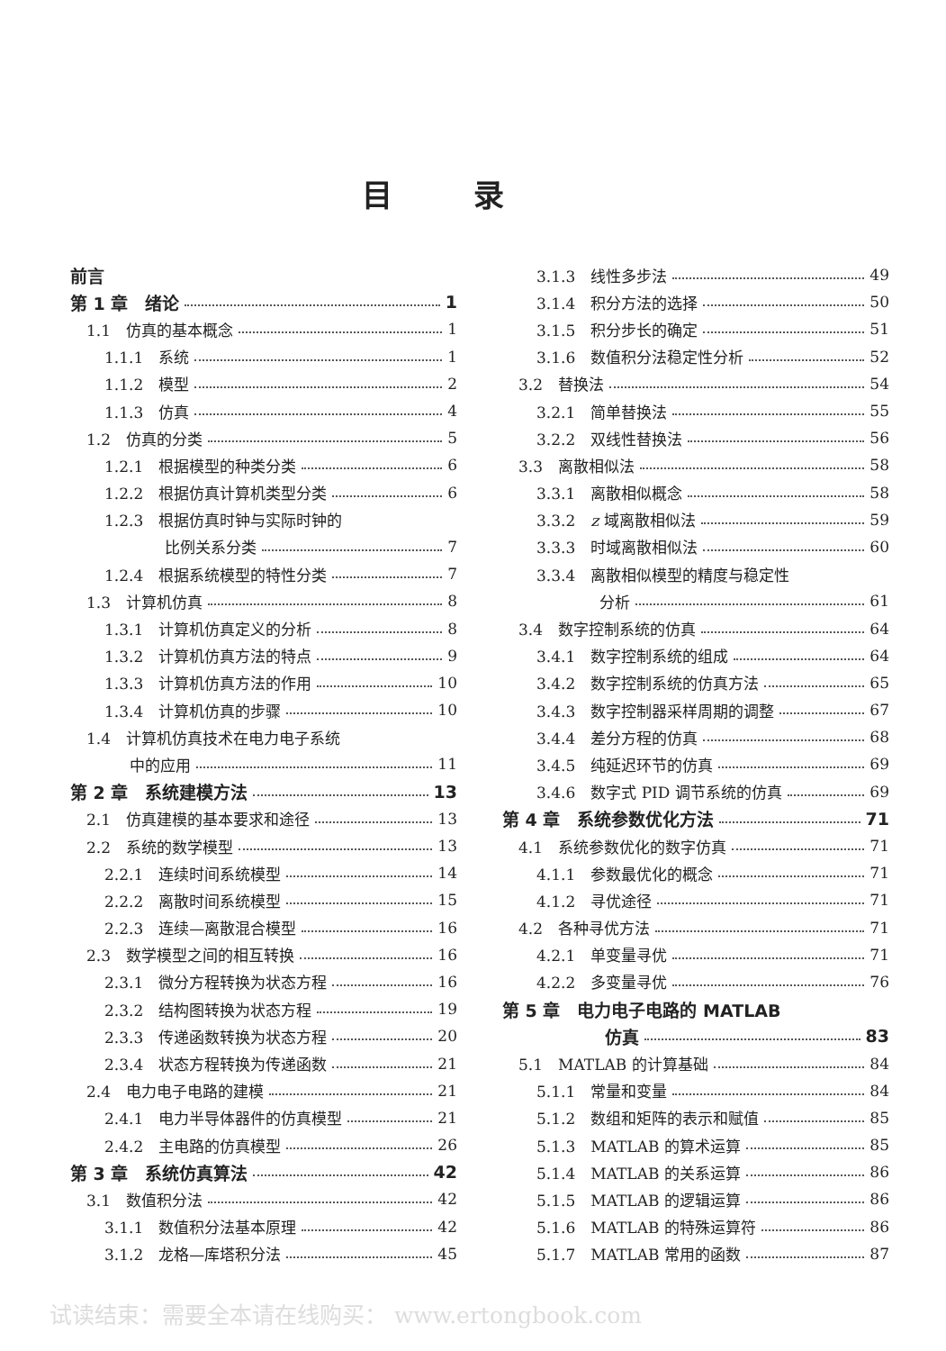目录
前言
第 1 章　绪论 1
1.1　仿真的基本概念 1
1.1.1　系统 1
1.1.2　模型 2
1.1.3　仿真 4
1.2　仿真的分类 5
1.2.1　根据模型的种类分类 6
1.2.2　根据仿真计算机类型分类 6
1.2.3　根据仿真时钟与实际时钟的
比例关系分类 7
1.2.4　根据系统模型的特性分类 7
1.3　计算机仿真 8
1.3.1　计算机仿真定义的分析 8
1.3.2　计算机仿真方法的特点 9
1.3.3　计算机仿真方法的作用 10
1.3.4　计算机仿真的步骤 10
1.4　计算机仿真技术在电力电子系统
中的应用 11
第 2 章　系统建模方法 13
2.1　仿真建模的基本要求和途径 13
2.2　系统的数学模型 13
2.2.1　连续时间系统模型 14
2.2.2　离散时间系统模型 15
2.2.3　连续—离散混合模型 16
2.3　数学模型之间的相互转换 16
2.3.1　微分方程转换为状态方程 16
2.3.2　结构图转换为状态方程 19
2.3.3　传递函数转换为状态方程 20
2.3.4　状态方程转换为传递函数 21
2.4　电力电子电路的建模 21
2.4.1　电力半导体器件的仿真模型 21
2.4.2　主电路的仿真模型 26
第 3 章　系统仿真算法 42
3.1　数值积分法 42
3.1.1　数值积分法基本原理 42
3.1.2　龙格—库塔积分法 45
3.1.3　线性多步法 49
3.1.4　积分方法的选择 50
3.1.5　积分步长的确定 51
3.1.6　数值积分法稳定性分析 52
3.2　替换法 54
3.2.1　简单替换法 55
3.2.2　双线性替换法 56
3.3　离散相似法 58
3.3.1　离散相似概念 58
3.3.2　z 域离散相似法 59
3.3.3　时域离散相似法 60
3.3.4　离散相似模型的精度与稳定性
分析 61
3.4　数字控制系统的仿真 64
3.4.1　数字控制系统的组成 64
3.4.2　数字控制系统的仿真方法 65
3.4.3　数字控制器采样周期的调整 67
3.4.4　差分方程的仿真 68
3.4.5　纯延迟环节的仿真 69
3.4.6　数字式 PID 调节系统的仿真 69
第 4 章　系统参数优化方法 71
4.1　系统参数优化的数字仿真 71
4.1.1　参数最优化的概念 71
4.1.2　寻优途径 71
4.2　各种寻优方法 71
4.2.1　单变量寻优 71
4.2.2　多变量寻优 76
第 5 章　电力电子电路的 MATLAB
仿真 83
5.1　MATLAB 的计算基础 84
5.1.1　常量和变量 84
5.1.2　数组和矩阵的表示和赋值 85
5.1.3　MATLAB 的算术运算 85
5.1.4　MATLAB 的关系运算 86
5.1.5　MATLAB 的逻辑运算 86
5.1.6　MATLAB 的特殊运算符 86
5.1.7　MATLAB 常用的函数 87
试读结束：需要全本请在线购买： www.ertongbook.com